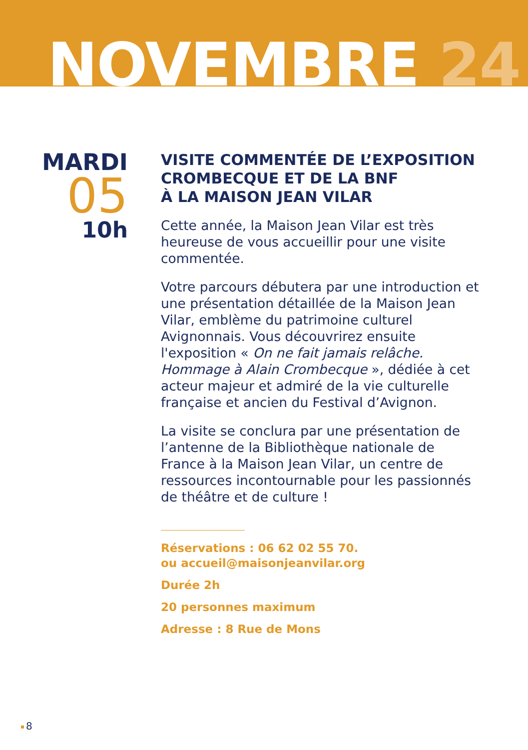NOVEMBRE 24
MARDI
05
10h
VISITE COMMENTÉE DE L’EXPOSITION CROMBECQUE ET DE LA BNF
À LA MAISON JEAN VILAR
Cette année, la Maison Jean Vilar est très heureuse de vous accueillir pour une visite commentée.
Votre parcours débutera par une introduction et une présentation détaillée de la Maison Jean Vilar, emblème du patrimoine culturel Avignonnais. Vous découvrirez ensuite l'exposition « On ne fait jamais relâche. Hommage à Alain Crombecque », dédiée à cet acteur majeur et admiré de la vie culturelle française et ancien du Festival d’Avignon.
La visite se conclura par une présentation de l’antenne de la Bibliothèque nationale de France à la Maison Jean Vilar, un centre de ressources incontournable pour les passionnés de théâtre et de culture !
Réservations : 06 62 02 55 70.
ou accueil@maisonjeanvilar.org
Durée 2h
20 personnes maximum
Adresse : 8 Rue de Mons
8